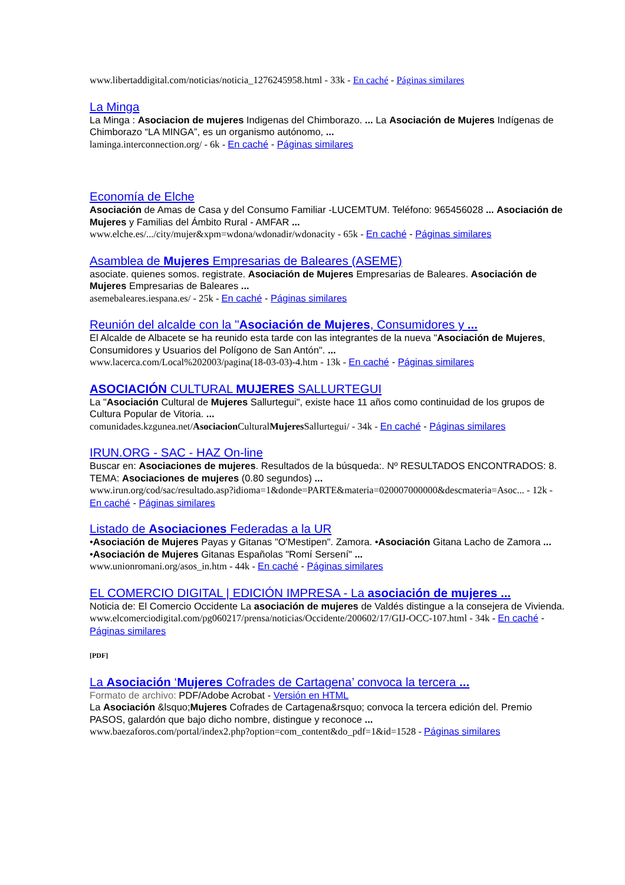www.libertaddigital.com/noticias/noticia_1276245958.html - 33k - En caché - Páginas similares
La Minga
La Minga : Asociacion de mujeres Indigenas del Chimborazo. ... La Asociación de Mujeres Indígenas de Chimborazo “LA MINGA”, es un organismo autónomo, ...
laminga.interconnection.org/ - 6k - En caché - Páginas similares
Economía de Elche
Asociación de Amas de Casa y del Consumo Familiar -LUCEMTUM. Teléfono: 965456028 ... Asociación de Mujeres y Familias del Ámbito Rural - AMFAR ...
www.elche.es/.../city/mujer&xpm=wdona/wdonadir/wdonacity - 65k - En caché - Páginas similares
Asamblea de Mujeres Empresarias de Baleares (ASEME)
asociate. quienes somos. registrate. Asociación de Mujeres Empresarias de Baleares. Asociación de Mujeres Empresarias de Baleares ...
asemebaleares.iespana.es/ - 25k - En caché - Páginas similares
Reunión del alcalde con la "Asociación de Mujeres, Consumidores y ...
El Alcalde de Albacete se ha reunido esta tarde con las integrantes de la nueva "Asociación de Mujeres, Consumidores y Usuarios del Polígono de San Antón". ...
www.lacerca.com/Local%202003/pagina(18-03-03)-4.htm - 13k - En caché - Páginas similares
ASOCIACIÓN CULTURAL MUJERES SALLURTEGUI
La "Asociación Cultural de Mujeres Sallurtegui", existe hace 11 años como continuidad de los grupos de Cultura Popular de Vitoria. ...
comunidades.kzgunea.net/Asociacion CulturalMujeres Sallurtegui/ - 34k - En caché - Páginas similares
IRUN.ORG - SAC - HAZ On-line
Buscar en: Asociaciones de mujeres. Resultados de la búsqueda:. Nº RESULTADOS ENCONTRADOS: 8. TEMA: Asociaciones de mujeres (0.80 segundos) ...
www.irun.org/cod/sac/resultado.asp?idioma=1&donde=PARTE&materia=020007000000&descmateria=Asoc... - 12k - En caché - Páginas similares
Listado de Asociaciones Federadas a la UR
•Asociación de Mujeres Payas y Gitanas "O'Mestipen". Zamora. •Asociación Gitana Lacho de Zamora ... •Asociación de Mujeres Gitanas Españolas "Romí Sersení" ...
www.unionromani.org/asos_in.htm - 44k - En caché - Páginas similares
EL COMERCIO DIGITAL | EDICIÓN IMPRESA - La asociación de mujeres ...
Noticia de: El Comercio Occidente La asociación de mujeres de Valdés distingue a la consejera de Vivienda.
www.elcomerciodigital.com/pg060217/prensa/noticias/Occidente/200602/17/GIJ-OCC-107.html - 34k - En caché - Páginas similares
[PDF]
La Asociación ‘Mujeres Cofrades de Cartagena’ convoca la tercera ...
Formato de archivo: PDF/Adobe Acrobat - Versión en HTML
La Asociación &lsquo;Mujeres Cofrades de Cartagena&rsquo; convoca la tercera edición del. Premio PASOS, galardón que bajo dicho nombre, distingue y reconoce ...
www.baezaforos.com/portal/index2.php?option=com_content&do_pdf=1&id=1528 - Páginas similares